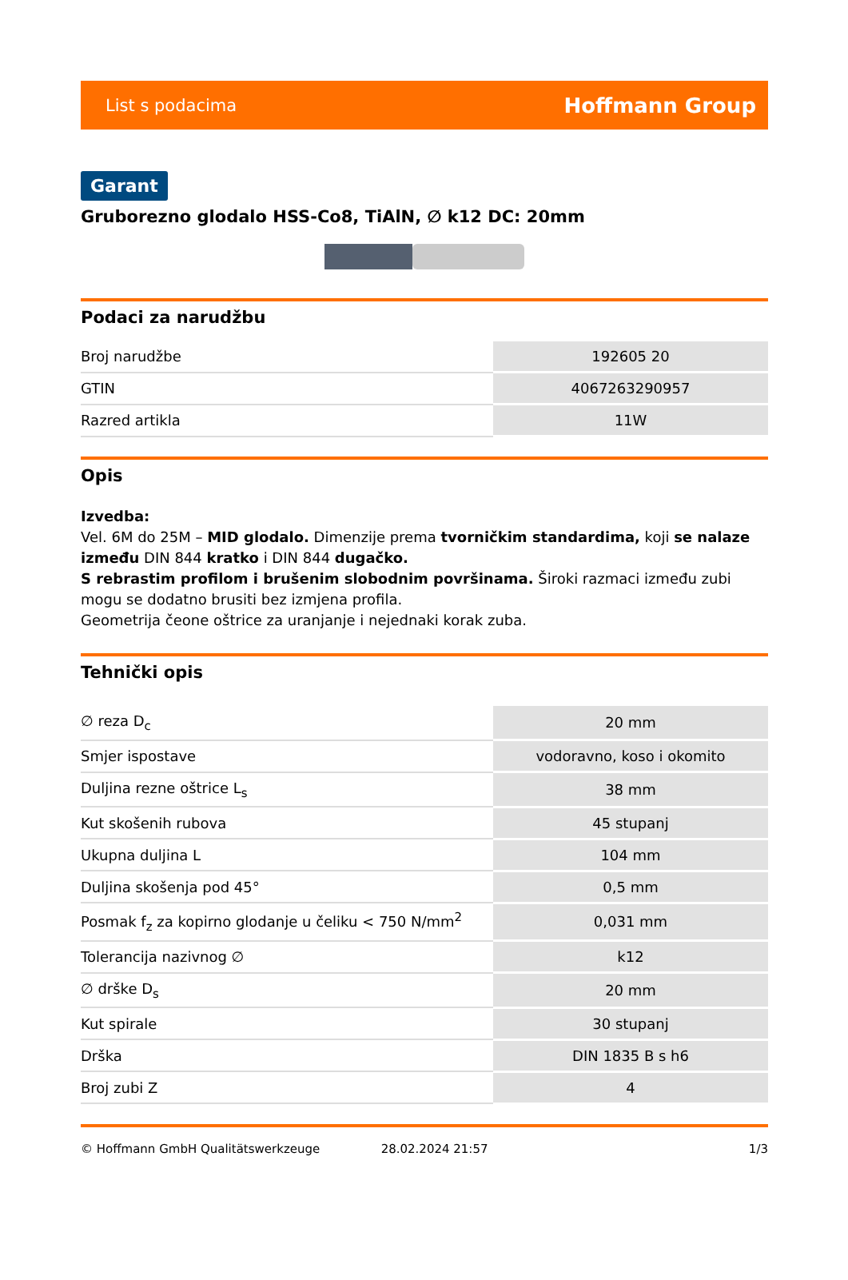List s podacima Hoffmann Group
Garant
Gruborezno glodalo HSS-Co8, TiAlN, ∅ k12 DC: 20mm
Podaci za narudžbu
| Broj narudžbe | 192605 20 |
| GTIN | 4067263290957 |
| Razred artikla | 11W |
Opis
Izvedba:
Vel. 6M do 25M – MID glodalo. Dimenzije prema tvorničkim standardima, koji se nalaze između DIN 844 kratko i DIN 844 dugačko.
S rebrastim profilom i brušenim slobodnim površinama. Široki razmaci između zubi mogu se dodatno brusiti bez izmjena profila.
Geometrija čeone oštrice za uranjanje i nejednaki korak zuba.
Tehnički opis
| ∅ reza D<sub>c</sub> | 20 mm |
| Smjer ispostave | vodoravno, koso i okomito |
| Duljina rezne oštrice L<sub>s</sub> | 38 mm |
| Kut skošenih rubova | 45 stupanj |
| Ukupna duljina L | 104 mm |
| Duljina skošenja pod 45° | 0,5 mm |
| Posmak f<sub>z</sub> za kopirno glodanje u čeliku < 750 N/mm<sup>2</sup> | 0,031 mm |
| Tolerancija nazivnog ∅ | k12 |
| ∅ drške D<sub>s</sub> | 20 mm |
| Kut spirale | 30 stupanj |
| Drška | DIN 1835 B s h6 |
| Broj zubi Z | 4 |
© Hoffmann GmbH Qualitätswerkzeuge 28.02.2024 21:57 1/3